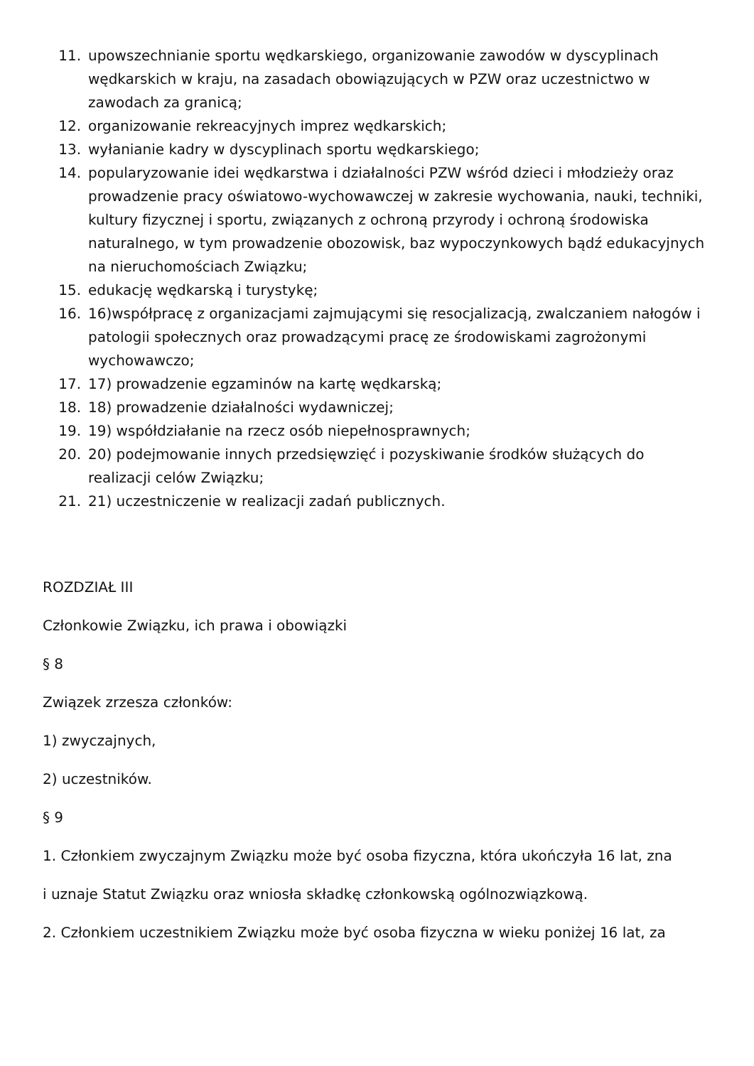11. upowszechnianie sportu wędkarskiego, organizowanie zawodów w dyscyplinach wędkarskich w kraju, na zasadach obowiązujących w PZW oraz uczestnictwo w zawodach za granicą;
12. organizowanie rekreacyjnych imprez wędkarskich;
13. wyłanianie kadry w dyscyplinach sportu wędkarskiego;
14. popularyzowanie idei wędkarstwa i działalności PZW wśród dzieci i młodzieży oraz prowadzenie pracy oświatowo-wychowawczej w zakresie wychowania, nauki, techniki, kultury fizycznej i sportu, związanych z ochroną przyrody i ochroną środowiska naturalnego, w tym prowadzenie obozowisk, baz wypoczynkowych bądź edukacyjnych na nieruchomościach Związku;
15. edukację wędkarską i turystykę;
16. 16)współpracę z organizacjami zajmującymi się resocjalizacją, zwalczaniem nałogów i patologii społecznych oraz prowadzącymi pracę ze środowiskami zagrożonymi wychowawczo;
17. 17) prowadzenie egzaminów na kartę wędkarską;
18. 18) prowadzenie działalności wydawniczej;
19. 19) współdziałanie na rzecz osób niepełnosprawnych;
20. 20) podejmowanie innych przedsięwzięć i pozyskiwanie środków służących do realizacji celów Związku;
21. 21) uczestniczenie w realizacji zadań publicznych.
ROZDZIAŁ III
Członkowie Związku, ich prawa i obowiązki
§ 8
Związek zrzesza członków:
1) zwyczajnych,
2) uczestników.
§ 9
1. Członkiem zwyczajnym Związku może być osoba fizyczna, która ukończyła 16 lat, zna
i uznaje Statut Związku oraz wniosła składkę członkowską ogólnozwiązkową.
2. Członkiem uczestnikiem Związku może być osoba fizyczna w wieku poniżej 16 lat, za